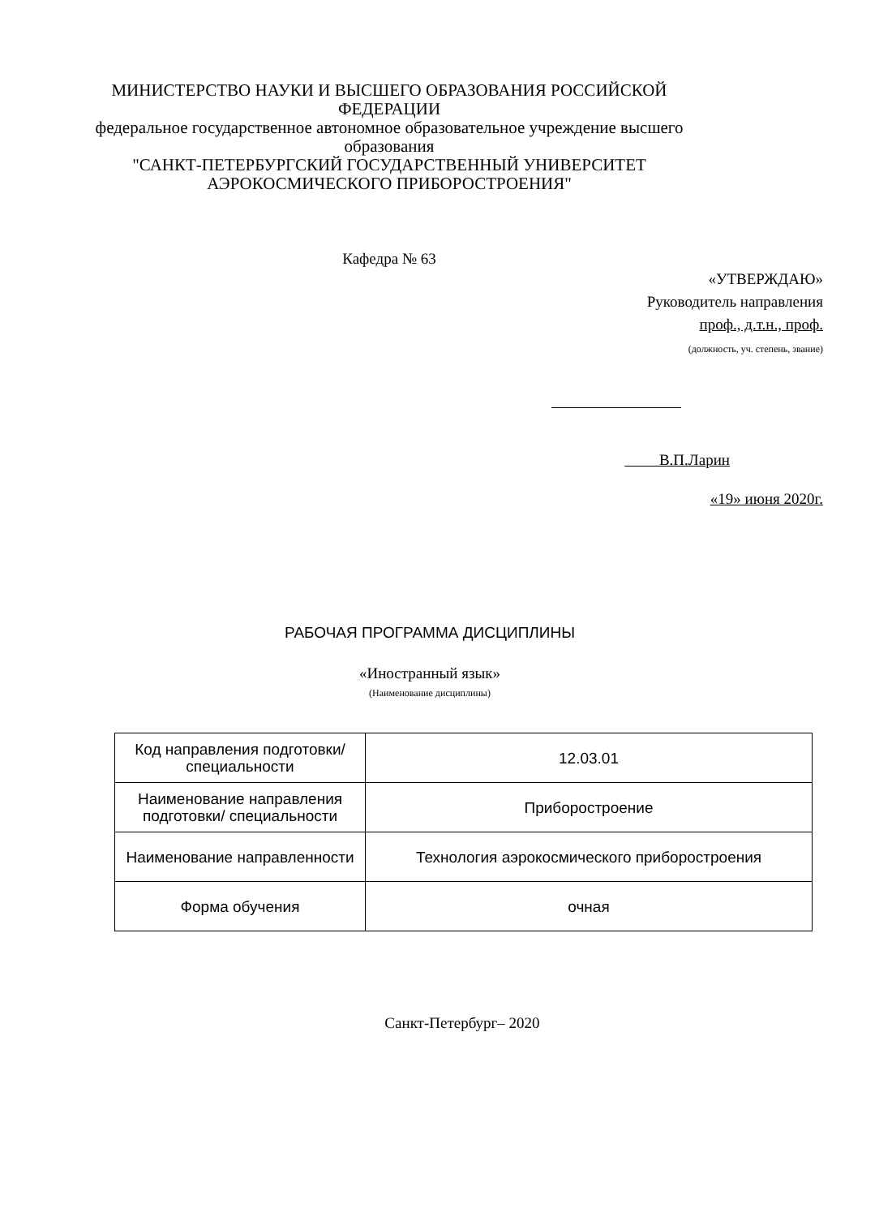МИНИСТЕРСТВО НАУКИ И ВЫСШЕГО ОБРАЗОВАНИЯ РОССИЙСКОЙ ФЕДЕРАЦИИ
федеральное государственное автономное образовательное учреждение высшего образования
"САНКТ-ПЕТЕРБУРГСКИЙ ГОСУДАРСТВЕННЫЙ УНИВЕРСИТЕТ АЭРОКОСМИЧЕСКОГО ПРИБОРОСТРОЕНИЯ"
Кафедра № 63
«УТВЕРЖДАЮ»
Руководитель направления
проф., д.т.н., проф.
(должность, уч. степень, звание)
В.П.Ларин
«19» июня 2020г.
РАБОЧАЯ ПРОГРАММА ДИСЦИПЛИНЫ
«Иностранный язык»
(Наименование дисциплины)
| Код направления подготовки/ специальности | 12.03.01 |
| Наименование направления подготовки/ специальности | Приборостроение |
| Наименование направленности | Технология аэрокосмического приборостроения |
| Форма обучения | очная |
Санкт-Петербург– 2020